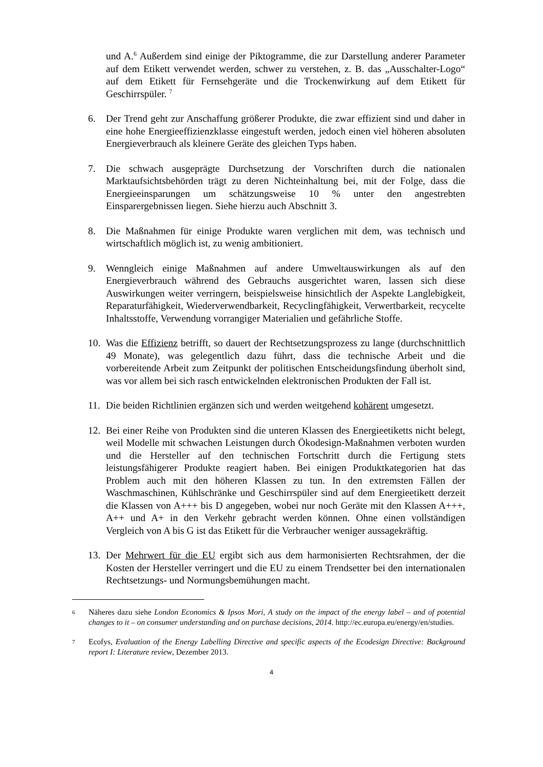und A.<sup>6</sup> Außerdem sind einige der Piktogramme, die zur Darstellung anderer Parameter auf dem Etikett verwendet werden, schwer zu verstehen, z. B. das „Ausschalter-Logo“ auf dem Etikett für Fernsehgeräte und die Trockenwirkung auf dem Etikett für Geschirrspüler. <sup>7</sup>
6. Der Trend geht zur Anschaffung größerer Produkte, die zwar effizient sind und daher in eine hohe Energieeffizienzklasse eingestuft werden, jedoch einen viel höheren absoluten Energieverbrauch als kleinere Geräte des gleichen Typs haben.
7. Die schwach ausgeprägte Durchsetzung der Vorschriften durch die nationalen Marktaufsichtsbehörden trägt zu deren Nichteinhaltung bei, mit der Folge, dass die Energieeinsparungen um schätzungsweise 10 % unter den angestrebten Einsparergebnissen liegen. Siehe hierzu auch Abschnitt 3.
8. Die Maßnahmen für einige Produkte waren verglichen mit dem, was technisch und wirtschaftlich möglich ist, zu wenig ambitioniert.
9. Wenngleich einige Maßnahmen auf andere Umweltauswirkungen als auf den Energieverbrauch während des Gebrauchs ausgerichtet waren, lassen sich diese Auswirkungen weiter verringern, beispielsweise hinsichtlich der Aspekte Langlebigkeit, Reparaturfähigkeit, Wiederverwendbarkeit, Recyclingfähigkeit, Verwertbarkeit, recycelte Inhaltsstoffe, Verwendung vorrangiger Materialien und gefährliche Stoffe.
10.
Was die Effizienz betrifft, so dauert der Rechtsetzungsprozess zu lange (durchschnittlich 49 Monate), was gelegentlich dazu führt, dass die technische Arbeit und die vorbereitende Arbeit zum Zeitpunkt der politischen Entscheidungsfindung überholt sind, was vor allem bei sich rasch entwickelnden elektronischen Produkten der Fall ist.
11.
Die beiden Richtlinien ergänzen sich und werden weitgehend kohärent umgesetzt.
12.
Bei einer Reihe von Produkten sind die unteren Klassen des Energieetiketts nicht belegt, weil Modelle mit schwachen Leistungen durch Ökodesign-Maßnahmen verboten wurden und die Hersteller auf den technischen Fortschritt durch die Fertigung stets leistungsfähigerer Produkte reagiert haben. Bei einigen Produktkategorien hat das Problem auch mit den höheren Klassen zu tun. In den extremsten Fällen der Waschmaschinen, Kühlschränke und Geschirrspüler sind auf dem Energieetikett derzeit die Klassen von A+++ bis D angegeben, wobei nur noch Geräte mit den Klassen A+++, A++ und A+ in den Verkehr gebracht werden können. Ohne einen vollständigen Vergleich von A bis G ist das Etikett für die Verbraucher weniger aussagekräftig.
13.
Der Mehrwert für die EU ergibt sich aus dem harmonisierten Rechtsrahmen, der die Kosten der Hersteller verringert und die EU zu einem Trendsetter bei den internationalen Rechtsetzungs- und Normungsbemühungen macht.
6
Näheres dazu siehe London Economics & Ipsos Mori, A study on the impact of the energy label – and of potential changes to it – on consumer understanding and on purchase decisions, 2014. http://ec.europa.eu/energy/en/studies.
7
Ecofys, Evaluation of the Energy Labelling Directive and specific aspects of the Ecodesign Directive: Background report I: Literature review, Dezember 2013.
4